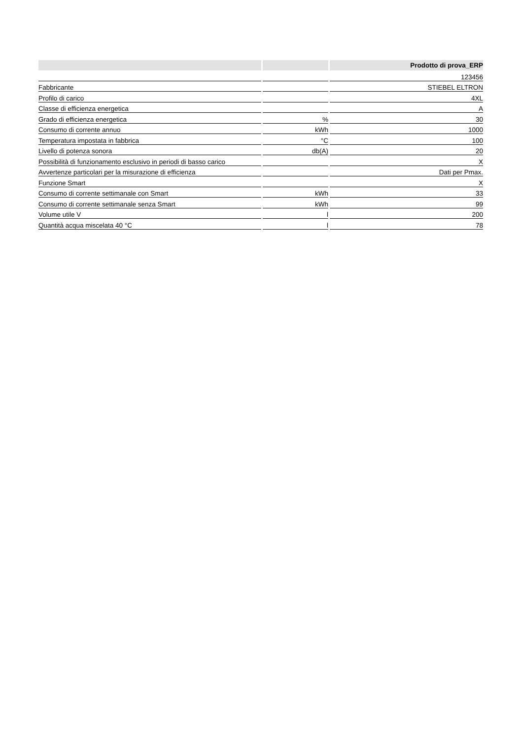| | | Prodotto di prova_ERP |
| --- | --- | --- |
| | | 123456 |
| Fabbricante | | STIEBEL ELTRON |
| Profilo di carico | | 4XL |
| Classe di efficienza energetica | | A |
| Grado di efficienza energetica | % | 30 |
| Consumo di corrente annuo | kWh | 1000 |
| Temperatura impostata in fabbrica | °C | 100 |
| Livello di potenza sonora | db(A) | 20 |
| Possibilità di funzionamento esclusivo in periodi di basso carico | | X |
| Avvertenze particolari per la misurazione di efficienza | | Dati per Pmax. |
| Funzione Smart | | X |
| Consumo di corrente settimanale con Smart | kWh | 33 |
| Consumo di corrente settimanale senza Smart | kWh | 99 |
| Volume utile V | l | 200 |
| Quantità acqua miscelata 40 °C | l | 78 |